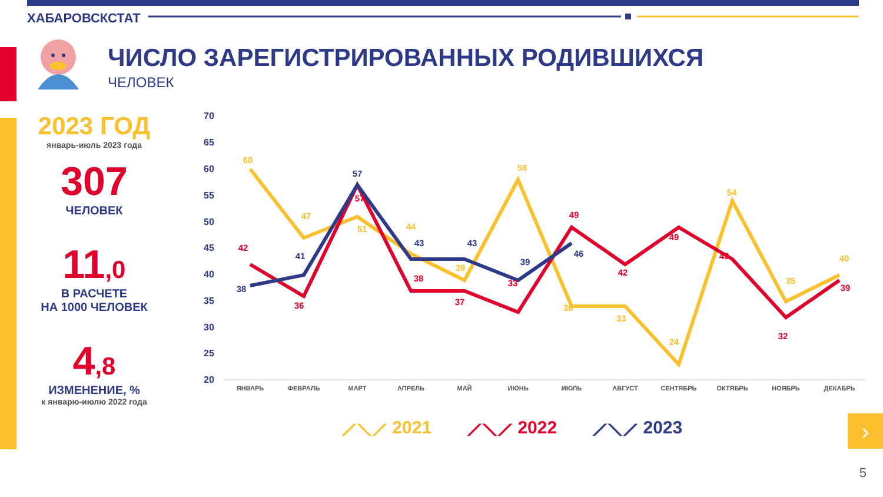ХАБАРОВСКСТАТ
ЧИСЛО ЗАРЕГИСТРИРОВАННЫХ РОДИВШИХСЯ
ЧЕЛОВЕК
2023 ГОД
январь-июль 2023 года
307
ЧЕЛОВЕК
11,0
В РАСЧЕТЕ
НА 1000 ЧЕЛОВЕК
4,8
ИЗМЕНЕНИЕ, %
к январю-июлю 2022 года
70
65
60
55
50
45
40
35
30
25
20
ЯНВАРЬ
ФЕВРАЛЬ
МАРТ
АПРЕЛЬ
МАЙ
ИЮНЬ
ИЮЛЬ
АВГУСТ
СЕНТЯБРЬ
ОКТЯБРЬ
НОЯБРЬ
ДЕКАБРЬ
60
47
51
44
39
58
36
33
24
54
35
40
42
36
57
38
37
33
49
42
49
43
32
39
38
41
57
43
43
39
46
⟋⟍⟋ 2021 ⟋⟍⟋ 2022 ⟋⟍⟋ 2023 ›
5